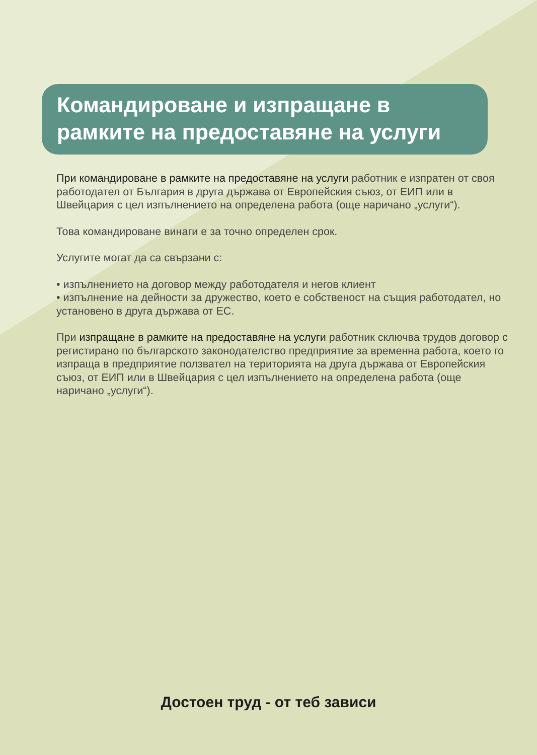Командироване и изпращане в рамките на предоставяне на услуги
При командироване в рамките на предоставяне на услуги работник е изпратен от своя работодател от България в друга държава от Европейския съюз, от ЕИП или в Швейцария с цел изпълнението на определена работа (още наричано „услуги“).
Това командироване винаги е за точно определен срок.
Услугите могат да са свързани с:
• изпълнението на договор между работодателя и негов клиент
• изпълнение на дейности за дружество, което е собственост на същия работодател, но установено в друга държава от ЕС.
При изпращане в рамките на предоставяне на услуги работник сключва трудов договор с регистирано по българското законодателство предприятие за временна работа, което го изпраща в предприятие ползвател на територията на друга държава от Европейския съюз, от ЕИП или в Швейцария с цел изпълнението на определена работа (още наричано „услуги“).
Достоен труд - от теб зависи